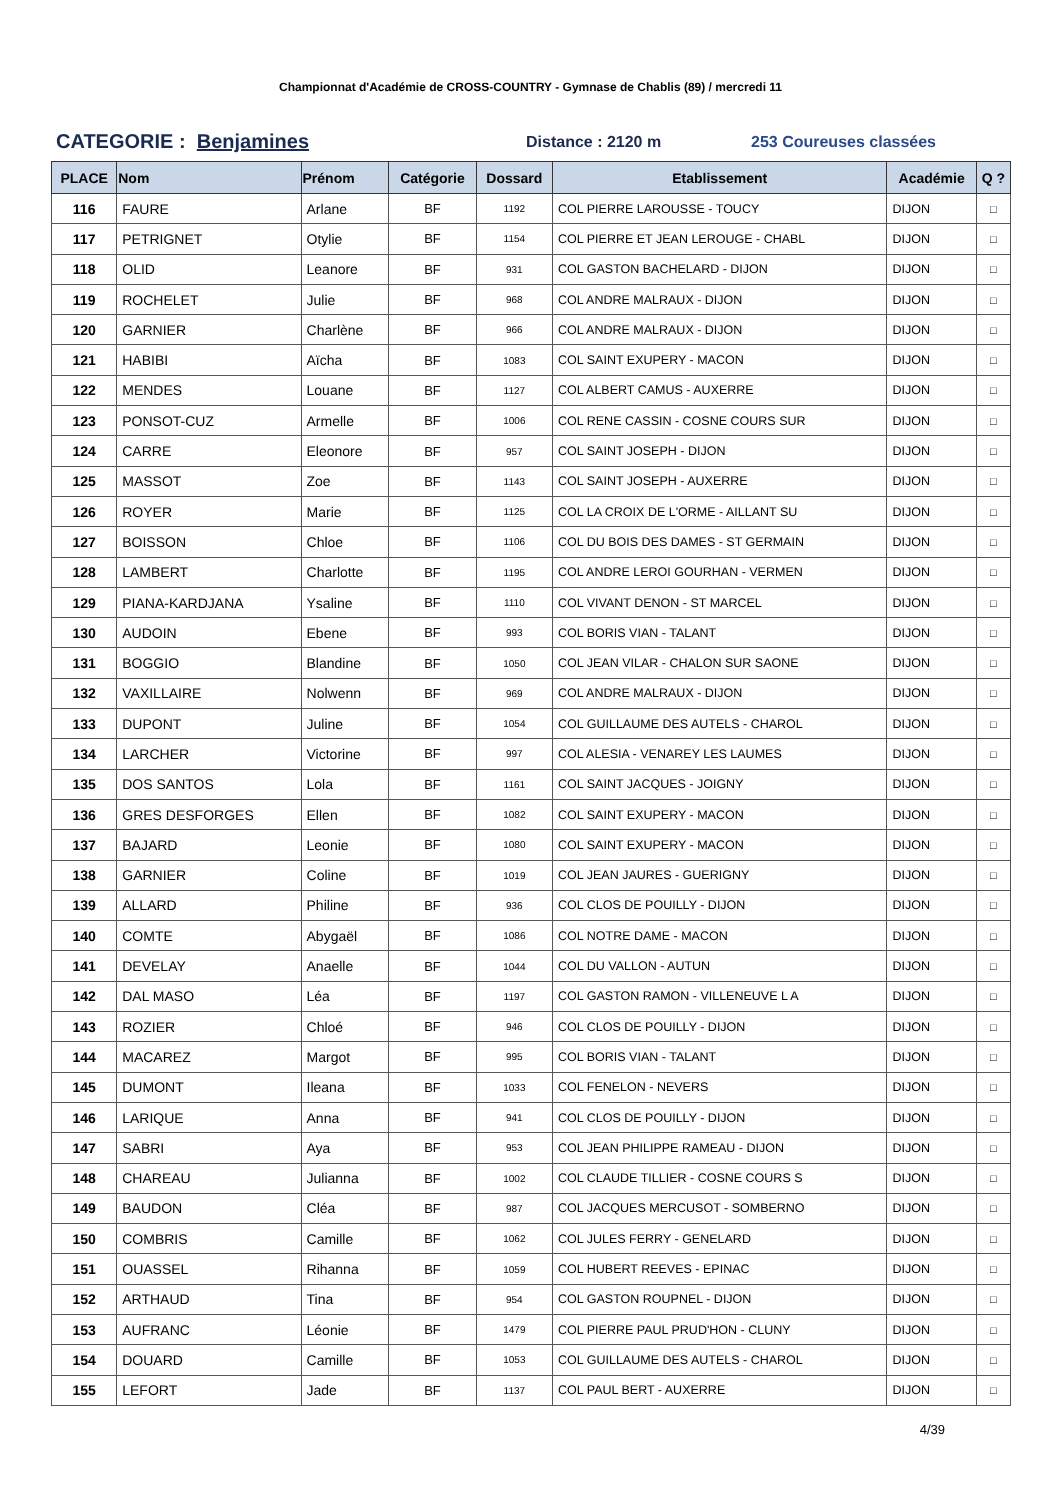Championnat d'Académie de CROSS-COUNTRY - Gymnase de Chablis (89) / mercredi 11
CATEGORIE : Benjamines
Distance : 2120 m 253 Coureuses classées
| PLACE | Nom | Prénom | Catégorie | Dossard | Etablissement | Académie | Q ? |
| --- | --- | --- | --- | --- | --- | --- | --- |
| 116 | FAURE | Arlane | BF | 1192 | COL PIERRE LAROUSSE - TOUCY | DIJON | □ |
| 117 | PETRIGNET | Otylie | BF | 1154 | COL PIERRE ET JEAN LEROUGE - CHABL | DIJON | □ |
| 118 | OLID | Leanore | BF | 931 | COL GASTON BACHELARD - DIJON | DIJON | □ |
| 119 | ROCHELET | Julie | BF | 968 | COL ANDRE MALRAUX - DIJON | DIJON | □ |
| 120 | GARNIER | Charlène | BF | 966 | COL ANDRE MALRAUX - DIJON | DIJON | □ |
| 121 | HABIBI | Aïcha | BF | 1083 | COL SAINT EXUPERY - MACON | DIJON | □ |
| 122 | MENDES | Louane | BF | 1127 | COL ALBERT CAMUS - AUXERRE | DIJON | □ |
| 123 | PONSOT-CUZ | Armelle | BF | 1006 | COL RENE CASSIN - COSNE COURS SUR | DIJON | □ |
| 124 | CARRE | Eleonore | BF | 957 | COL SAINT JOSEPH - DIJON | DIJON | □ |
| 125 | MASSOT | Zoe | BF | 1143 | COL SAINT JOSEPH - AUXERRE | DIJON | □ |
| 126 | ROYER | Marie | BF | 1125 | COL LA CROIX DE L'ORME - AILLANT SU | DIJON | □ |
| 127 | BOISSON | Chloe | BF | 1106 | COL DU BOIS DES DAMES - ST GERMAIN | DIJON | □ |
| 128 | LAMBERT | Charlotte | BF | 1195 | COL ANDRE LEROI GOURHAN - VERMEN | DIJON | □ |
| 129 | PIANA-KARDJANA | Ysaline | BF | 1110 | COL VIVANT DENON - ST MARCEL | DIJON | □ |
| 130 | AUDOIN | Ebene | BF | 993 | COL BORIS VIAN - TALANT | DIJON | □ |
| 131 | BOGGIO | Blandine | BF | 1050 | COL JEAN VILAR - CHALON SUR SAONE | DIJON | □ |
| 132 | VAXILLAIRE | Nolwenn | BF | 969 | COL ANDRE MALRAUX - DIJON | DIJON | □ |
| 133 | DUPONT | Juline | BF | 1054 | COL GUILLAUME DES AUTELS - CHAROL | DIJON | □ |
| 134 | LARCHER | Victorine | BF | 997 | COL ALESIA - VENAREY LES LAUMES | DIJON | □ |
| 135 | DOS SANTOS | Lola | BF | 1161 | COL SAINT JACQUES - JOIGNY | DIJON | □ |
| 136 | GRES DESFORGES | Ellen | BF | 1082 | COL SAINT EXUPERY - MACON | DIJON | □ |
| 137 | BAJARD | Leonie | BF | 1080 | COL SAINT EXUPERY - MACON | DIJON | □ |
| 138 | GARNIER | Coline | BF | 1019 | COL JEAN JAURES - GUERIGNY | DIJON | □ |
| 139 | ALLARD | Philine | BF | 936 | COL CLOS DE POUILLY - DIJON | DIJON | □ |
| 140 | COMTE | Abygaël | BF | 1086 | COL NOTRE DAME - MACON | DIJON | □ |
| 141 | DEVELAY | Anaelle | BF | 1044 | COL DU VALLON - AUTUN | DIJON | □ |
| 142 | DAL MASO | Léa | BF | 1197 | COL GASTON RAMON - VILLENEUVE L A | DIJON | □ |
| 143 | ROZIER | Chloé | BF | 946 | COL CLOS DE POUILLY - DIJON | DIJON | □ |
| 144 | MACAREZ | Margot | BF | 995 | COL BORIS VIAN - TALANT | DIJON | □ |
| 145 | DUMONT | Ileana | BF | 1033 | COL FENELON - NEVERS | DIJON | □ |
| 146 | LARIQUE | Anna | BF | 941 | COL CLOS DE POUILLY - DIJON | DIJON | □ |
| 147 | SABRI | Aya | BF | 953 | COL JEAN PHILIPPE RAMEAU - DIJON | DIJON | □ |
| 148 | CHAREAU | Julianna | BF | 1002 | COL CLAUDE TILLIER - COSNE COURS S | DIJON | □ |
| 149 | BAUDON | Cléa | BF | 987 | COL JACQUES MERCUSOT - SOMBERNO | DIJON | □ |
| 150 | COMBRIS | Camille | BF | 1062 | COL JULES FERRY - GENELARD | DIJON | □ |
| 151 | OUASSEL | Rihanna | BF | 1059 | COL HUBERT REEVES - EPINAC | DIJON | □ |
| 152 | ARTHAUD | Tina | BF | 954 | COL GASTON ROUPNEL - DIJON | DIJON | □ |
| 153 | AUFRANC | Léonie | BF | 1479 | COL PIERRE PAUL PRUD'HON - CLUNY | DIJON | □ |
| 154 | DOUARD | Camille | BF | 1053 | COL GUILLAUME DES AUTELS - CHAROL | DIJON | □ |
| 155 | LEFORT | Jade | BF | 1137 | COL PAUL BERT - AUXERRE | DIJON | □ |
4/39